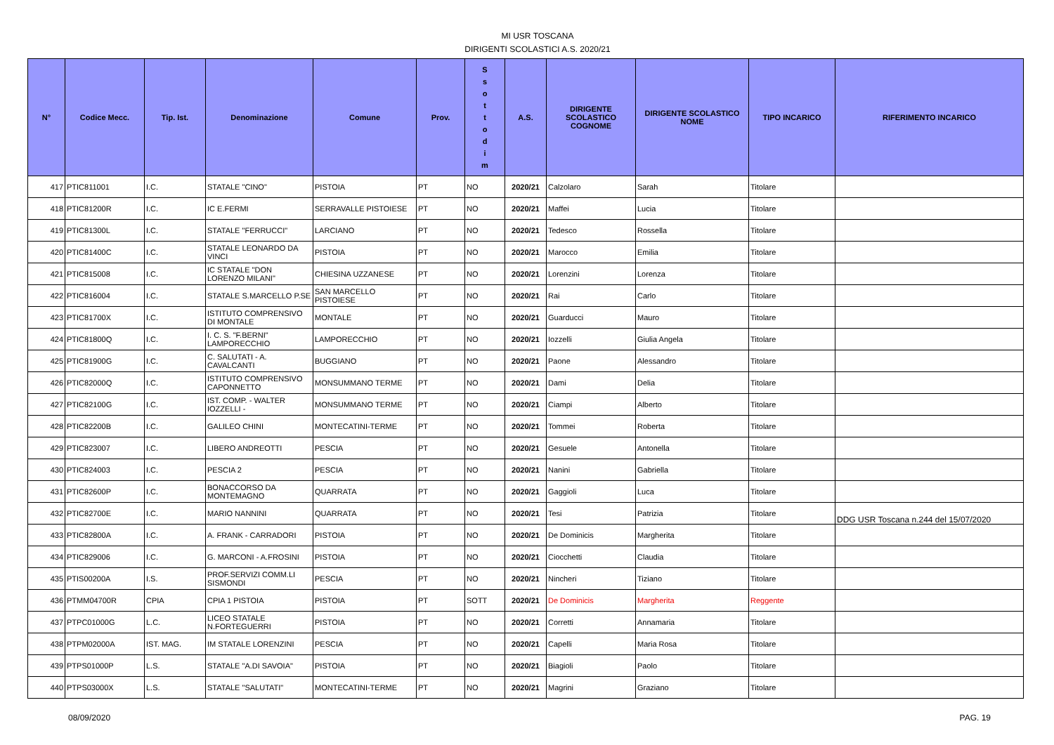MI USR TOSCANA
DIRIGENTI SCOLASTICI A.S. 2020/21
| N° | Codice Mecc. | Tip. Ist. | Denominazione | Comune | Prov. | S s o t t o d i m | A.S. | DIRIGENTE SCOLASTICO COGNOME | DIRIGENTE SCOLASTICO NOME | TIPO INCARICO | RIFERIMENTO INCARICO |
| --- | --- | --- | --- | --- | --- | --- | --- | --- | --- | --- | --- |
| 417 | PTIC811001 | I.C. | STATALE "CINO" | PISTOIA | PT | NO | 2020/21 | Calzolaro | Sarah | Titolare | |
| 418 | PTIC81200R | I.C. | IC E.FERMI | SERRAVALLE PISTOIESE | PT | NO | 2020/21 | Maffei | Lucia | Titolare | |
| 419 | PTIC81300L | I.C. | STATALE "FERRUCCI" | LARCIANO | PT | NO | 2020/21 | Tedesco | Rossella | Titolare | |
| 420 | PTIC81400C | I.C. | STATALE LEONARDO DA VINCI | PISTOIA | PT | NO | 2020/21 | Marocco | Emilia | Titolare | |
| 421 | PTIC815008 | I.C. | IC STATALE "DON LORENZO MILANI" | CHIESINA UZZANESE | PT | NO | 2020/21 | Lorenzini | Lorenza | Titolare | |
| 422 | PTIC816004 | I.C. | STATALE S.MARCELLO P.SE | SAN MARCELLO PISTOIESE | PT | NO | 2020/21 | Rai | Carlo | Titolare | |
| 423 | PTIC81700X | I.C. | ISTITUTO COMPRENSIVO DI MONTALE | MONTALE | PT | NO | 2020/21 | Guarducci | Mauro | Titolare | |
| 424 | PTIC81800Q | I.C. | I. C. S. "F.BERNI" LAMPORECCHIO | LAMPORECCHIO | PT | NO | 2020/21 | Iozzelli | Giulia Angela | Titolare | |
| 425 | PTIC81900G | I.C. | C. SALUTATI - A. CAVALCANTI | BUGGIANO | PT | NO | 2020/21 | Paone | Alessandro | Titolare | |
| 426 | PTIC82000Q | I.C. | ISTITUTO COMPRENSIVO CAPONNETTO | MONSUMMANO TERME | PT | NO | 2020/21 | Dami | Delia | Titolare | |
| 427 | PTIC82100G | I.C. | IST. COMP. - WALTER IOZZELLI - | MONSUMMANO TERME | PT | NO | 2020/21 | Ciampi | Alberto | Titolare | |
| 428 | PTIC82200B | I.C. | GALILEO CHINI | MONTECATINI-TERME | PT | NO | 2020/21 | Tommei | Roberta | Titolare | |
| 429 | PTIC823007 | I.C. | LIBERO ANDREOTTI | PESCIA | PT | NO | 2020/21 | Gesuele | Antonella | Titolare | |
| 430 | PTIC824003 | I.C. | PESCIA 2 | PESCIA | PT | NO | 2020/21 | Nanini | Gabriella | Titolare | |
| 431 | PTIC82600P | I.C. | BONACCORSO DA MONTEMAGNO | QUARRATA | PT | NO | 2020/21 | Gaggioli | Luca | Titolare | |
| 432 | PTIC82700E | I.C. | MARIO NANNINI | QUARRATA | PT | NO | 2020/21 | Tesi | Patrizia | Titolare | DDG USR Toscana n.244 del 15/07/2020 |
| 433 | PTIC82800A | I.C. | A. FRANK - CARRADORI | PISTOIA | PT | NO | 2020/21 | De Dominicis | Margherita | Titolare | |
| 434 | PTIC829006 | I.C. | G. MARCONI - A.FROSINI | PISTOIA | PT | NO | 2020/21 | Ciocchetti | Claudia | Titolare | |
| 435 | PTIS00200A | I.S. | PROF.SERVIZI COMM.LI SISMONDI | PESCIA | PT | NO | 2020/21 | Nincheri | Tiziano | Titolare | |
| 436 | PTMM04700R | CPIA | CPIA 1 PISTOIA | PISTOIA | PT | SOTT | 2020/21 | De Dominicis | Margherita | Reggente | |
| 437 | PTPC01000G | L.C. | LICEO STATALE N.FORTEGUERRI | PISTOIA | PT | NO | 2020/21 | Corretti | Annamaria | Titolare | |
| 438 | PTPM02000A | IST. MAG. | IM STATALE LORENZINI | PESCIA | PT | NO | 2020/21 | Capelli | Maria Rosa | Titolare | |
| 439 | PTPS01000P | L.S. | STATALE "A.DI SAVOIA" | PISTOIA | PT | NO | 2020/21 | Biagioli | Paolo | Titolare | |
| 440 | PTPS03000X | L.S. | STATALE "SALUTATI" | MONTECATINI-TERME | PT | NO | 2020/21 | Magrini | Graziano | Titolare | |
08/09/2020 PAG. 19